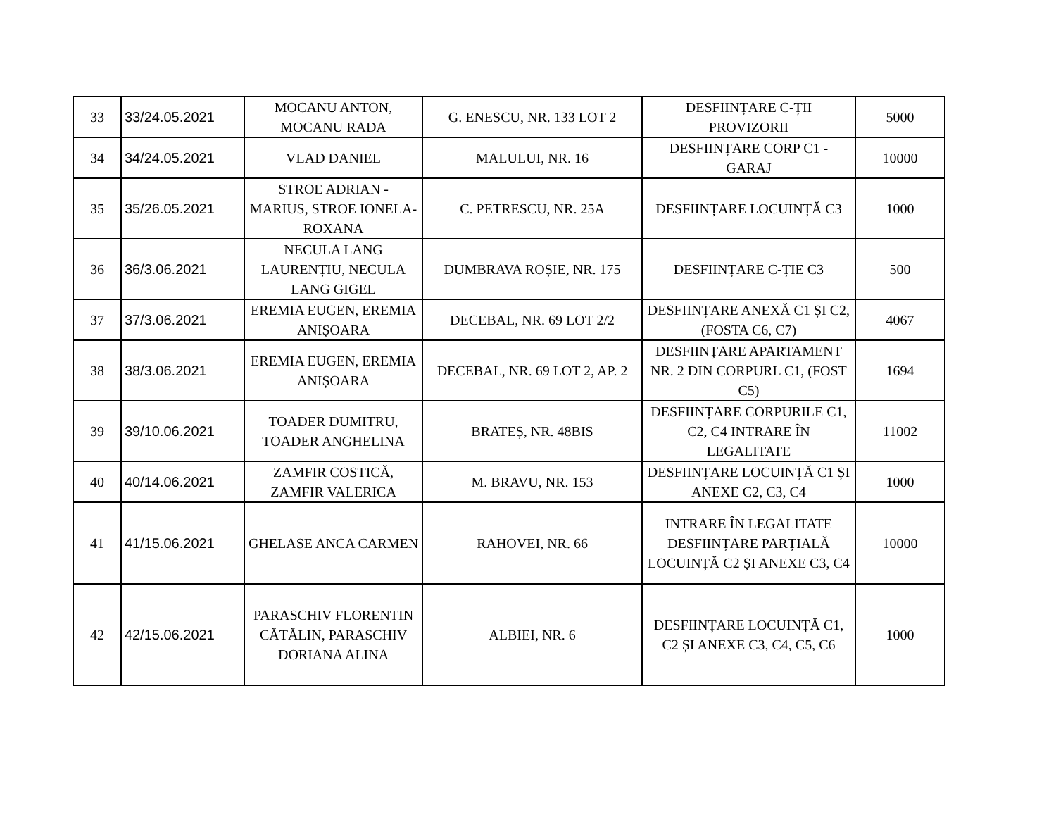| 33 | 33/24.05.2021 | MOCANU ANTON, MOCANU RADA | G. ENESCU, NR. 133 LOT 2 | DESFIINȚARE C-ȚII PROVIZORII | 5000 |
| 34 | 34/24.05.2021 | VLAD DANIEL | MALULUI, NR. 16 | DESFIINȚARE CORP C1 - GARAJ | 10000 |
| 35 | 35/26.05.2021 | STROE ADRIAN - MARIUS, STROE IONELA-ROXANA | C. PETRESCU, NR. 25A | DESFIINȚARE LOCUINȚĂ C3 | 1000 |
| 36 | 36/3.06.2021 | NECULA LANG LAURENȚIU, NECULA LANG GIGEL | DUMBRAVA ROȘIE, NR. 175 | DESFIINȚARE C-ȚIE C3 | 500 |
| 37 | 37/3.06.2021 | EREMIA EUGEN, EREMIA ANIȘOARA | DECEBAL, NR. 69 LOT 2/2 | DESFIINȚARE ANEXĂ C1 ȘI C2, (FOSTA C6, C7) | 4067 |
| 38 | 38/3.06.2021 | EREMIA EUGEN, EREMIA ANIȘOARA | DECEBAL, NR. 69 LOT 2, AP. 2 | DESFIINȚARE APARTAMENT NR. 2 DIN CORPURL C1, (FOST C5) | 1694 |
| 39 | 39/10.06.2021 | TOADER DUMITRU, TOADER ANGHELINA | BRATEȘ, NR. 48BIS | DESFIINȚARE CORPURILE C1, C2, C4 INTRARE ÎN LEGALITATE | 11002 |
| 40 | 40/14.06.2021 | ZAMFIR COSTICĂ, ZAMFIR VALERICA | M. BRAVU, NR. 153 | DESFIINȚARE LOCUINȚĂ C1 ȘI ANEXE C2, C3, C4 | 1000 |
| 41 | 41/15.06.2021 | GHELASE ANCA CARMEN | RAHOVEI, NR. 66 | INTRARE ÎN LEGALITATE DESFIINȚARE PARȚIALĂ LOCUINȚĂ C2 ȘI ANEXE C3, C4 | 10000 |
| 42 | 42/15.06.2021 | PARASCHIV FLORENTIN CĂTĂLIN, PARASCHIV DORIANA ALINA | ALBIEI, NR. 6 | DESFIINȚARE LOCUINȚĂ C1, C2 ȘI ANEXE C3, C4, C5, C6 | 1000 |